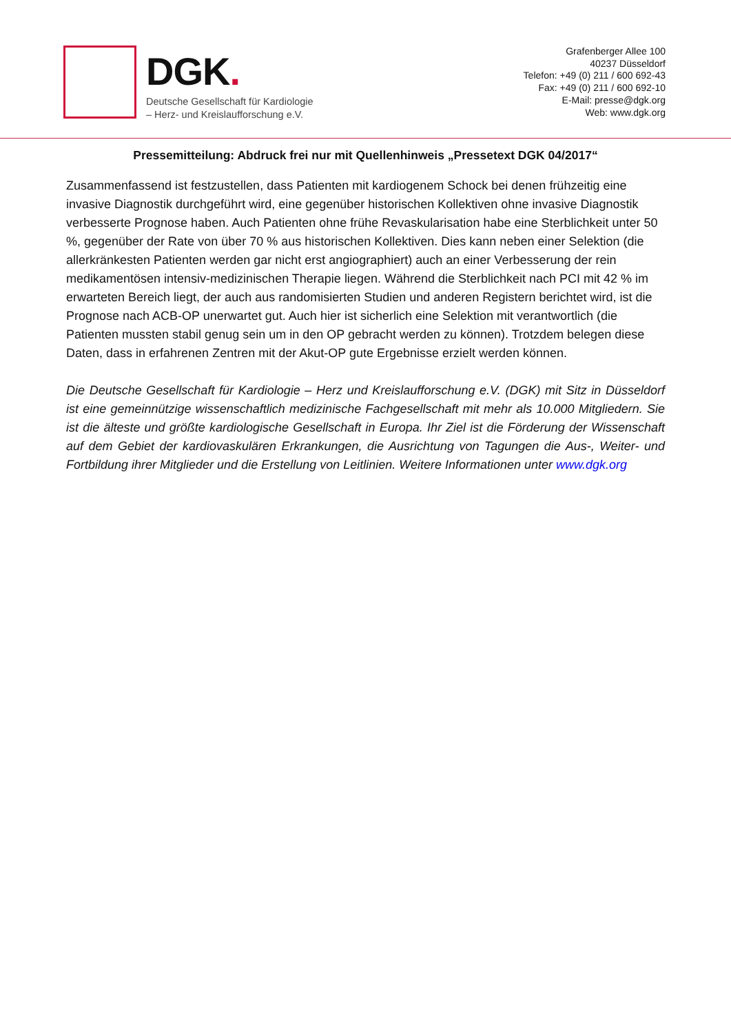DGK.
Deutsche Gesellschaft für Kardiologie
– Herz- und Kreislaufforschung e.V.
Grafenberger Allee 100
40237 Düsseldorf
Telefon: +49 (0) 211 / 600 692-43
Fax: +49 (0) 211 / 600 692-10
E-Mail: presse@dgk.org
Web: www.dgk.org
Pressemitteilung: Abdruck frei nur mit Quellenhinweis „Pressetext DGK 04/2017“
Zusammenfassend ist festzustellen, dass Patienten mit kardiogenem Schock bei denen frühzeitig eine invasive Diagnostik durchgeführt wird, eine gegenüber historischen Kollektiven ohne invasive Diagnostik verbesserte Prognose haben. Auch Patienten ohne frühe Revaskularisation habe eine Sterblichkeit unter 50 %, gegenüber der Rate von über 70 % aus historischen Kollektiven. Dies kann neben einer Selektion (die allerkränkesten Patienten werden gar nicht erst angiographiert) auch an einer Verbesserung der rein medikamentösen intensiv-medizinischen Therapie liegen. Während die Sterblichkeit nach PCI mit 42 % im erwarteten Bereich liegt, der auch aus randomisierten Studien und anderen Registern berichtet wird, ist die Prognose nach ACB-OP unerwartet gut. Auch hier ist sicherlich eine Selektion mit verantwortlich (die Patienten mussten stabil genug sein um in den OP gebracht werden zu können). Trotzdem belegen diese Daten, dass in erfahrenen Zentren mit der Akut-OP gute Ergebnisse erzielt werden können.
Die Deutsche Gesellschaft für Kardiologie – Herz und Kreislaufforschung e.V. (DGK) mit Sitz in Düsseldorf ist eine gemeinnützige wissenschaftlich medizinische Fachgesellschaft mit mehr als 10.000 Mitgliedern. Sie ist die älteste und größte kardiologische Gesellschaft in Europa. Ihr Ziel ist die Förderung der Wissenschaft auf dem Gebiet der kardiovaskulären Erkrankungen, die Ausrichtung von Tagungen die Aus-, Weiter- und Fortbildung ihrer Mitglieder und die Erstellung von Leitlinien. Weitere Informationen unter www.dgk.org